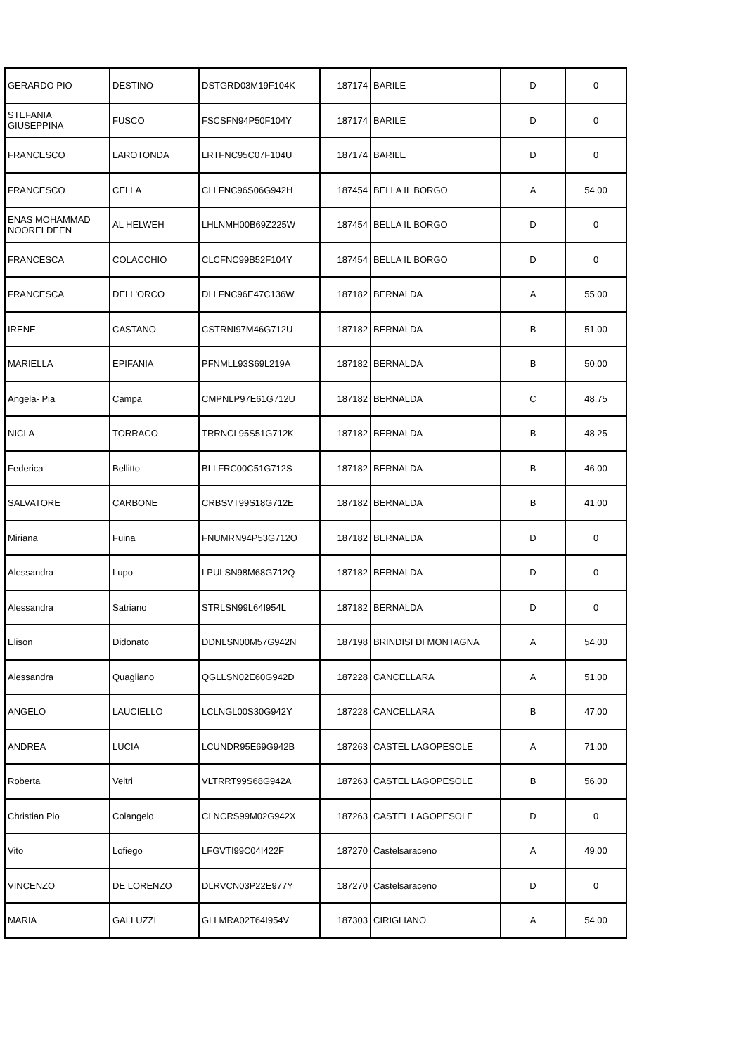| GERARDO PIO | DESTINO | DSTGRD03M19F104K | 187174 | BARILE | D | 0 |
| STEFANIA GIUSEPPINA | FUSCO | FSCSFN94P50F104Y | 187174 | BARILE | D | 0 |
| FRANCESCO | LAROTONDA | LRTFNC95C07F104U | 187174 | BARILE | D | 0 |
| FRANCESCO | CELLA | CLLFNC96S06G942H | 187454 | BELLA IL BORGO | A | 54.00 |
| ENAS MOHAMMAD NOORELDEEN | AL HELWEH | LHLNMH00B69Z225W | 187454 | BELLA IL BORGO | D | 0 |
| FRANCESCA | COLACCHIO | CLCFNC99B52F104Y | 187454 | BELLA IL BORGO | D | 0 |
| FRANCESCA | DELL'ORCO | DLLFNC96E47C136W | 187182 | BERNALDA | A | 55.00 |
| IRENE | CASTANO | CSTRNI97M46G712U | 187182 | BERNALDA | B | 51.00 |
| MARIELLA | EPIFANIA | PFNMLL93S69L219A | 187182 | BERNALDA | B | 50.00 |
| Angela- Pia | Campa | CMPNLP97E61G712U | 187182 | BERNALDA | C | 48.75 |
| NICLA | TORRACO | TRRNCL95S51G712K | 187182 | BERNALDA | B | 48.25 |
| Federica | Bellitto | BLLFRC00C51G712S | 187182 | BERNALDA | B | 46.00 |
| SALVATORE | CARBONE | CRBSVT99S18G712E | 187182 | BERNALDA | B | 41.00 |
| Miriana | Fuina | FNUMRN94P53G712O | 187182 | BERNALDA | D | 0 |
| Alessandra | Lupo | LPULSN98M68G712Q | 187182 | BERNALDA | D | 0 |
| Alessandra | Satriano | STRLSN99L64I954L | 187182 | BERNALDA | D | 0 |
| Elison | Didonato | DDNLSN00M57G942N | 187198 | BRINDISI DI MONTAGNA | A | 54.00 |
| Alessandra | Quagliano | QGLLSN02E60G942D | 187228 | CANCELLARA | A | 51.00 |
| ANGELO | LAUCIELLO | LCLNGL00S30G942Y | 187228 | CANCELLARA | B | 47.00 |
| ANDREA | LUCIA | LCUNDR95E69G942B | 187263 | CASTEL LAGOPESOLE | A | 71.00 |
| Roberta | Veltri | VLTRRT99S68G942A | 187263 | CASTEL LAGOPESOLE | B | 56.00 |
| Christian Pio | Colangelo | CLNCRS99M02G942X | 187263 | CASTEL LAGOPESOLE | D | 0 |
| Vito | Lofiego | LFGVTI99C04I422F | 187270 | Castelsaraceno | A | 49.00 |
| VINCENZO | DE LORENZO | DLRVCN03P22E977Y | 187270 | Castelsaraceno | D | 0 |
| MARIA | GALLUZZI | GLLMRA02T64I954V | 187303 | CIRIGLIANO | A | 54.00 |